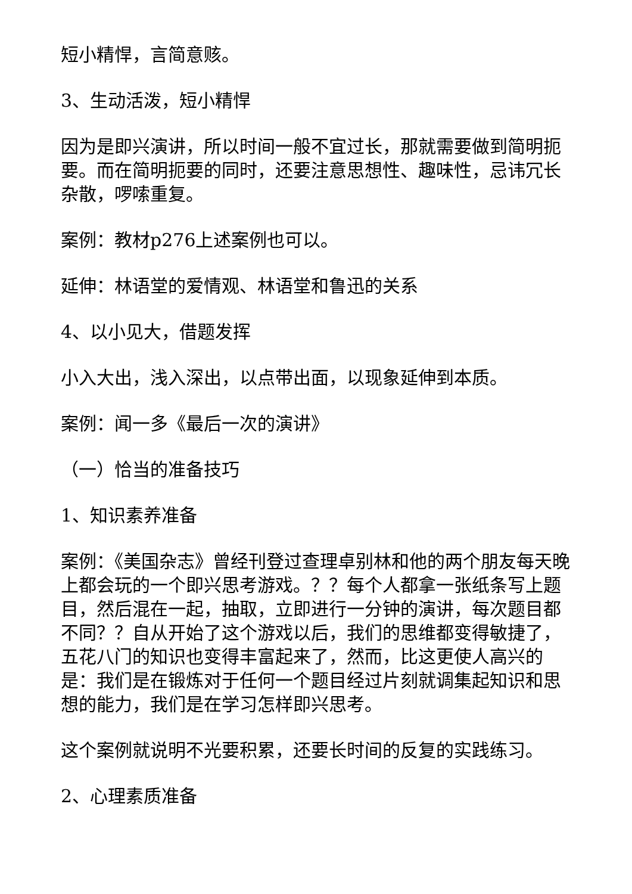短小精悍，言简意赅。
3、生动活泼，短小精悍
因为是即兴演讲，所以时间一般不宜过长，那就需要做到简明扼要。而在简明扼要的同时，还要注意思想性、趣味性，忌讳冗长杂散，啰嗦重复。
案例：教材p276上述案例也可以。
延伸：林语堂的爱情观、林语堂和鲁迅的关系
4、以小见大，借题发挥
小入大出，浅入深出，以点带出面，以现象延伸到本质。
案例：闻一多《最后一次的演讲》
（一）恰当的准备技巧
1、知识素养准备
案例：《美国杂志》曾经刊登过查理卓别林和他的两个朋友每天晚上都会玩的一个即兴思考游戏。？？每个人都拿一张纸条写上题目，然后混在一起，抽取，立即进行一分钟的演讲，每次题目都不同？？自从开始了这个游戏以后，我们的思维都变得敏捷了，五花八门的知识也变得丰富起来了，然而，比这更使人高兴的是：我们是在锻炼对于任何一个题目经过片刻就调集起知识和思想的能力，我们是在学习怎样即兴思考。
这个案例就说明不光要积累，还要长时间的反复的实践练习。
2、心理素质准备